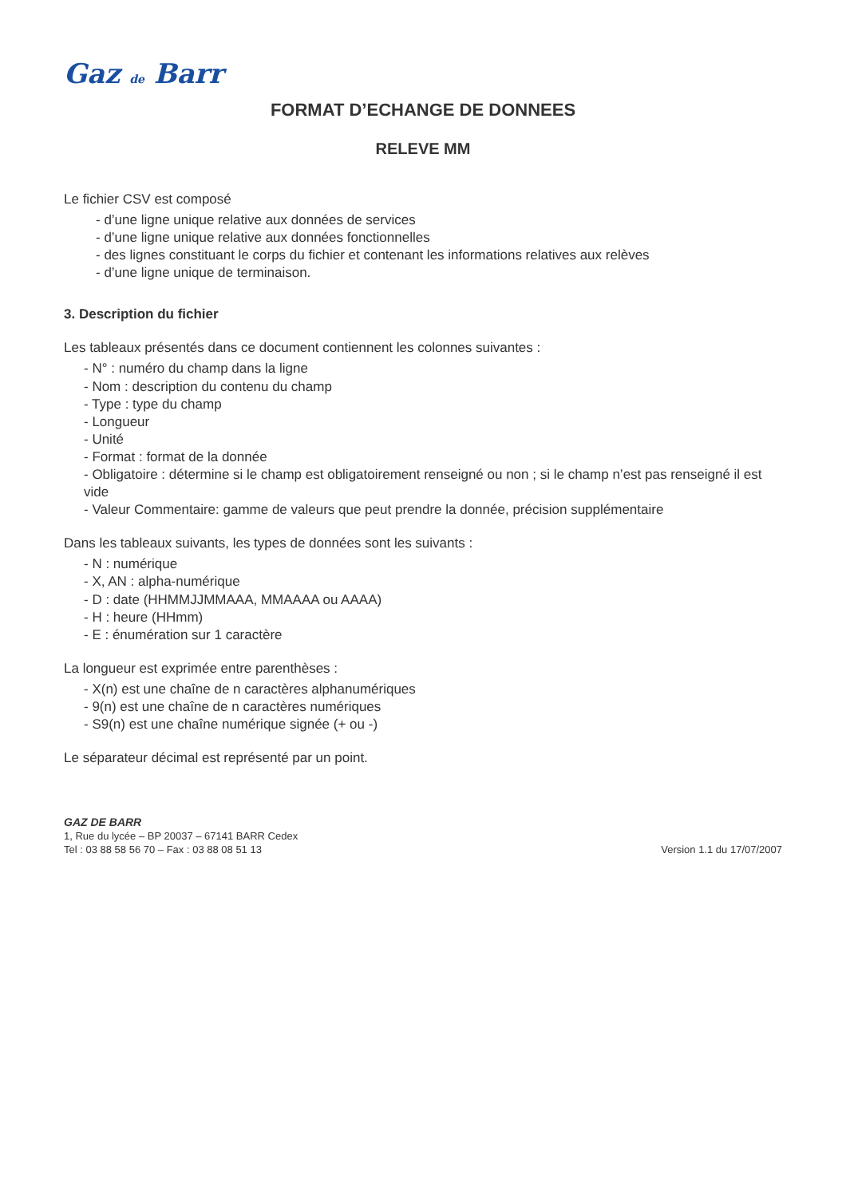Gaz de Barr
FORMAT D’ECHANGE DE DONNEES
RELEVE MM
Le fichier CSV est composé
- d’une ligne unique relative aux données de services
- d’une ligne unique relative aux données fonctionnelles
- des lignes constituant le corps du fichier et contenant les informations relatives aux relèves
- d’une ligne unique de terminaison.
3. Description du fichier
Les tableaux présentés dans ce document contiennent les colonnes suivantes :
- N° : numéro du champ dans la ligne
- Nom : description du contenu du champ
- Type : type du champ
- Longueur
- Unité
- Format : format de la donnée
- Obligatoire : détermine si le champ est obligatoirement renseigné ou non ; si le champ n’est pas renseigné il est vide
- Valeur Commentaire: gamme de valeurs que peut prendre la donnée, précision supplémentaire
Dans les tableaux suivants, les types de données sont les suivants :
- N : numérique
- X, AN : alpha-numérique
- D : date (HHMMJJMMAAA, MMAAAA ou AAAA)
- H : heure (HHmm)
- E : énumération sur 1 caractère
La longueur est exprimée entre parenthèses :
- X(n) est une chaîne de n caractères alphanumériques
- 9(n) est une chaîne de n caractères numériques
- S9(n) est une chaîne numérique signée (+ ou -)
Le séparateur décimal est représenté par un point.
GAZ DE BARR
1, Rue du lycée – BP 20037 – 67141 BARR Cedex
Tel : 03 88 58 56 70 – Fax : 03 88 08 51 13
Version 1.1 du 17/07/2007